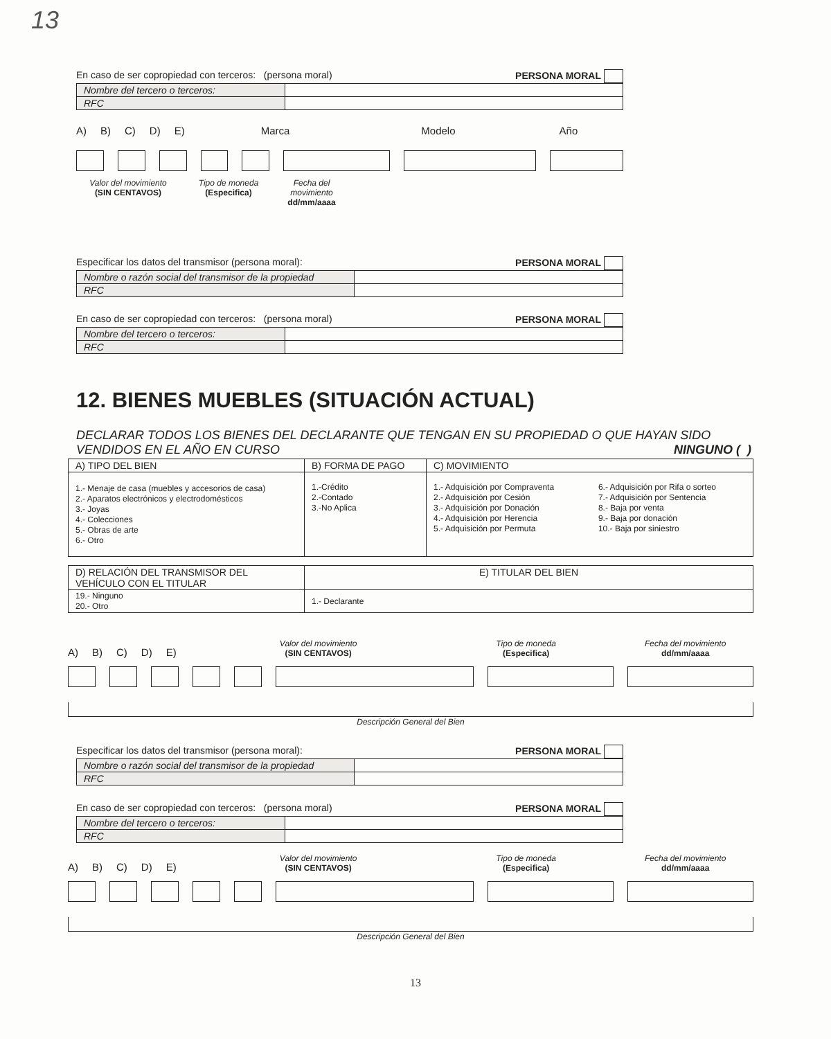13
En caso de ser copropiedad con terceros: (persona moral) PERSONA MORAL
| Nombre del tercero o terceros: | |
| RFC | |
A) B) C) D) E) Marca Modelo Año
Valor del movimiento
(SIN CENTAVOS)
Tipo de moneda
(Especifica)
Fecha del movimiento
dd/mm/aaaa
Especificar los datos del transmisor (persona moral): PERSONA MORAL
| Nombre o razón social del transmisor de la propiedad | |
| RFC | |
En caso de ser copropiedad con terceros: (persona moral) PERSONA MORAL
| Nombre del tercero o terceros: | |
| RFC | |
12. BIENES MUEBLES (SITUACIÓN ACTUAL)
DECLARAR TODOS LOS BIENES DEL DECLARANTE QUE TENGAN EN SU PROPIEDAD O QUE HAYAN SIDO VENDIDOS EN EL AÑO EN CURSO NINGUNO ( )
| A) TIPO DEL BIEN | B) FORMA DE PAGO | C) MOVIMIENTO | |
| 1.- Menaje de casa (muebles y accesorios de casa) 2.- Aparatos electrónicos y electrodomésticos 3.- Joyas 4.- Colecciones 5.- Obras de arte 6.- Otro | 1.-Crédito 2.-Contado 3.-No Aplica | 1.- Adquisición por Compraventa 2.- Adquisición por Cesión 3.- Adquisición por Donación 4.- Adquisición por Herencia 5.- Adquisición por Permuta | 6.- Adquisición por Rifa o sorteo 7.- Adquisición por Sentencia 8.- Baja por venta 9.- Baja por donación 10.- Baja por siniestro |
| D) RELACIÓN DEL TRANSMISOR DEL VEHÍCULO CON EL TITULAR | E) TITULAR DEL BIEN |
| 19.- Ninguno 20.- Otro | 1.- Declarante |
A) B) C) D) E)
Valor del movimiento
(SIN CENTAVOS)
Tipo de moneda
(Especifica)
Fecha del movimiento
dd/mm/aaaa
Descripción General del Bien
Especificar los datos del transmisor (persona moral): PERSONA MORAL
| Nombre o razón social del transmisor de la propiedad | |
| RFC | |
En caso de ser copropiedad con terceros: (persona moral) PERSONA MORAL
| Nombre del tercero o terceros: | |
| RFC | |
A) B) C) D) E)
Valor del movimiento
(SIN CENTAVOS)
Tipo de moneda
(Especifica)
Fecha del movimiento
dd/mm/aaaa
Descripción General del Bien
13